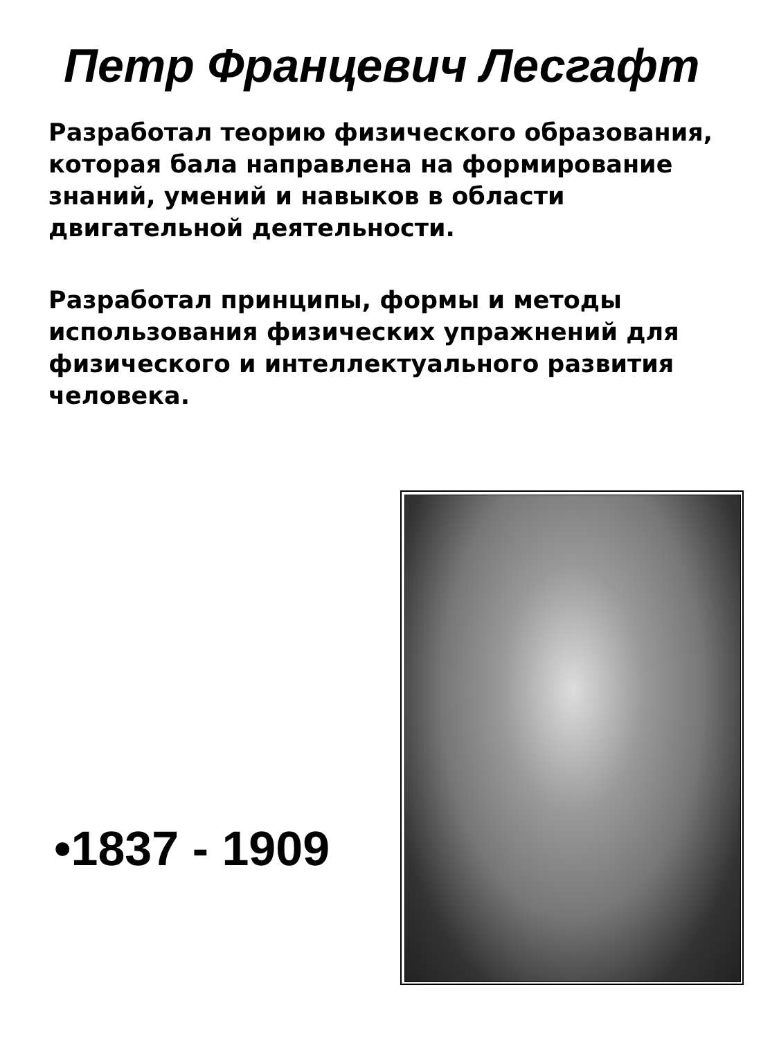Петр Францевич Лесгафт
Разработал теорию физического образования, которая бала направлена на формирование знаний, умений и навыков в области двигательной деятельности.
Разработал принципы, формы и методы использования физических упражнений для физического и интеллектуального развития человека.
•1837 - 1909